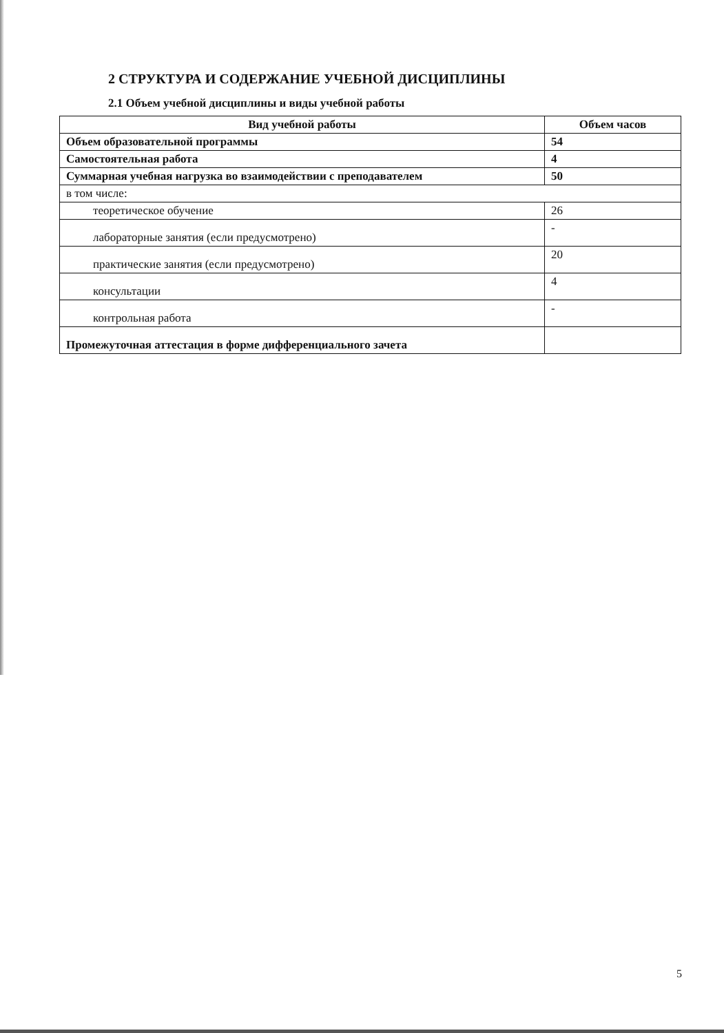2 СТРУКТУРА И СОДЕРЖАНИЕ УЧЕБНОЙ ДИСЦИПЛИНЫ
2.1 Объем учебной дисциплины и виды учебной работы
| Вид учебной работы | Объем часов |
| --- | --- |
| Объем образовательной программы | 54 |
| Самостоятельная работа | 4 |
| Суммарная учебная нагрузка во взаимодействии с преподавателем | 50 |
| в том числе: | |
| теоретическое обучение | 26 |
| лабораторные занятия (если предусмотрено) | - |
| практические занятия (если предусмотрено) | 20 |
| консультации | 4 |
| контрольная работа | - |
| Промежуточная аттестация в форме дифференциального зачета | |
5